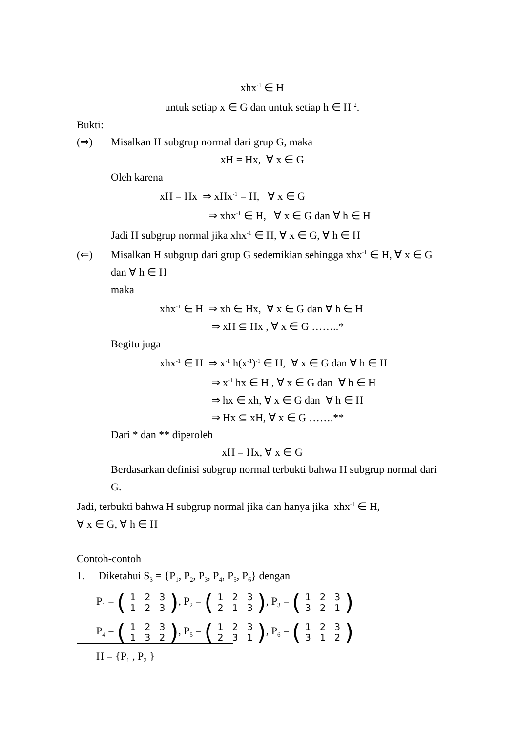xhx<sup>-1</sup> ∈ H
untuk setiap x ∈ G dan untuk setiap h ∈ H <sup>2</sup>.
Bukti:
(⇒) Misalkan H subgrup normal dari grup G, maka
xH = Hx, ∀ x ∈ G
Oleh karena
xH = Hx ⇒ xHx<sup>-1</sup> = H, ∀ x ∈ G
⇒ xhx<sup>-1</sup> ∈ H, ∀ x ∈ G dan ∀ h ∈ H
Jadi H subgrup normal jika xhx<sup>-1</sup> ∈ H, ∀ x ∈ G, ∀ h ∈ H
(⇐) Misalkan H subgrup dari grup G sedemikian sehingga xhx<sup>-1</sup> ∈ H, ∀ x ∈ G dan ∀ h ∈ H
maka
xhx<sup>-1</sup> ∈ H ⇒ xh ∈ Hx, ∀ x ∈ G dan ∀ h ∈ H
⇒ xH ⊆ Hx , ∀ x ∈ G ……..*
Begitu juga
xhx<sup>-1</sup> ∈ H ⇒ x<sup>-1</sup> h(x<sup>-1</sup>)<sup>-1</sup> ∈ H, ∀ x ∈ G dan ∀ h ∈ H
⇒ x<sup>-1</sup> hx ∈ H , ∀ x ∈ G dan ∀ h ∈ H
⇒ hx ∈ xh, ∀ x ∈ G dan ∀ h ∈ H
⇒ Hx ⊆ xH, ∀ x ∈ G …….**
Dari * dan ** diperoleh
xH = Hx, ∀ x ∈ G
Berdasarkan definisi subgrup normal terbukti bahwa H subgrup normal dari G.
Jadi, terbukti bahwa H subgrup normal jika dan hanya jika xhx<sup>-1</sup> ∈ H,
∀ x ∈ G, ∀ h ∈ H
Contoh-contoh
1. Diketahui S<sub>3</sub> = {P<sub>1</sub>, P<sub>2</sub>, P<sub>3</sub>, P<sub>4</sub>, P<sub>5</sub>, P<sub>6</sub>} dengan
P<sub>1</sub> = (
| 1 | 2 | 3 |
| 1 | 2 | 3 |
), P<sub>2</sub> = (
| 1 | 2 | 3 |
| 2 | 1 | 3 |
), P<sub>3</sub> = (
| 1 | 2 | 3 |
| 3 | 2 | 1 |
)
P<sub>4</sub> = (
| 1 | 2 | 3 |
| 1 | 3 | 2 |
), P<sub>5</sub> = (
| 1 | 2 | 3 |
| 2 | 3 | 1 |
), P<sub>6</sub> = (
| 1 | 2 | 3 |
| 3 | 1 | 2 |
)
H = {P<sub>1</sub> , P<sub>2</sub> }